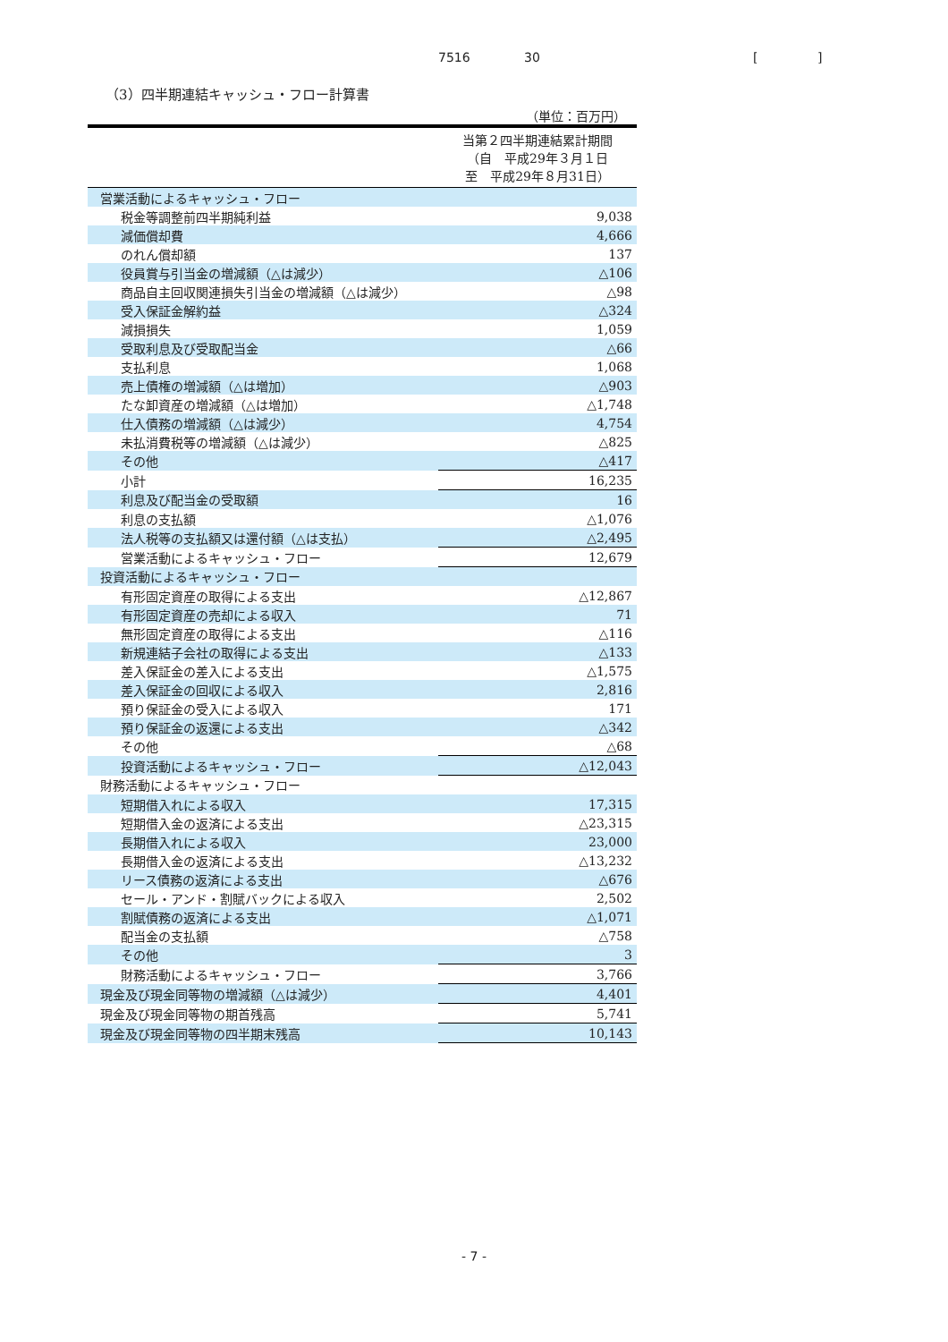7516 30 [ ]
（3）四半期連結キャッシュ・フロー計算書
（単位：百万円）
| | 当第２四半期連結累計期間 （自 平成29年３月１日 至 平成29年８月31日） |
| --- | --- |
| 営業活動によるキャッシュ・フロー | |
| 税金等調整前四半期純利益 | 9,038 |
| 減価償却費 | 4,666 |
| のれん償却額 | 137 |
| 役員賞与引当金の増減額（△は減少） | △106 |
| 商品自主回収関連損失引当金の増減額（△は減少） | △98 |
| 受入保証金解約益 | △324 |
| 減損損失 | 1,059 |
| 受取利息及び受取配当金 | △66 |
| 支払利息 | 1,068 |
| 売上債権の増減額（△は増加） | △903 |
| たな卸資産の増減額（△は増加） | △1,748 |
| 仕入債務の増減額（△は減少） | 4,754 |
| 未払消費税等の増減額（△は減少） | △825 |
| その他 | △417 |
| 小計 | 16,235 |
| 利息及び配当金の受取額 | 16 |
| 利息の支払額 | △1,076 |
| 法人税等の支払額又は還付額（△は支払） | △2,495 |
| 営業活動によるキャッシュ・フロー | 12,679 |
| 投資活動によるキャッシュ・フロー | |
| 有形固定資産の取得による支出 | △12,867 |
| 有形固定資産の売却による収入 | 71 |
| 無形固定資産の取得による支出 | △116 |
| 新規連結子会社の取得による支出 | △133 |
| 差入保証金の差入による支出 | △1,575 |
| 差入保証金の回収による収入 | 2,816 |
| 預り保証金の受入による収入 | 171 |
| 預り保証金の返還による支出 | △342 |
| その他 | △68 |
| 投資活動によるキャッシュ・フロー | △12,043 |
| 財務活動によるキャッシュ・フロー | |
| 短期借入れによる収入 | 17,315 |
| 短期借入金の返済による支出 | △23,315 |
| 長期借入れによる収入 | 23,000 |
| 長期借入金の返済による支出 | △13,232 |
| リース債務の返済による支出 | △676 |
| セール・アンド・割賦バックによる収入 | 2,502 |
| 割賦債務の返済による支出 | △1,071 |
| 配当金の支払額 | △758 |
| その他 | 3 |
| 財務活動によるキャッシュ・フロー | 3,766 |
| 現金及び現金同等物の増減額（△は減少） | 4,401 |
| 現金及び現金同等物の期首残高 | 5,741 |
| 現金及び現金同等物の四半期末残高 | 10,143 |
- 7 -